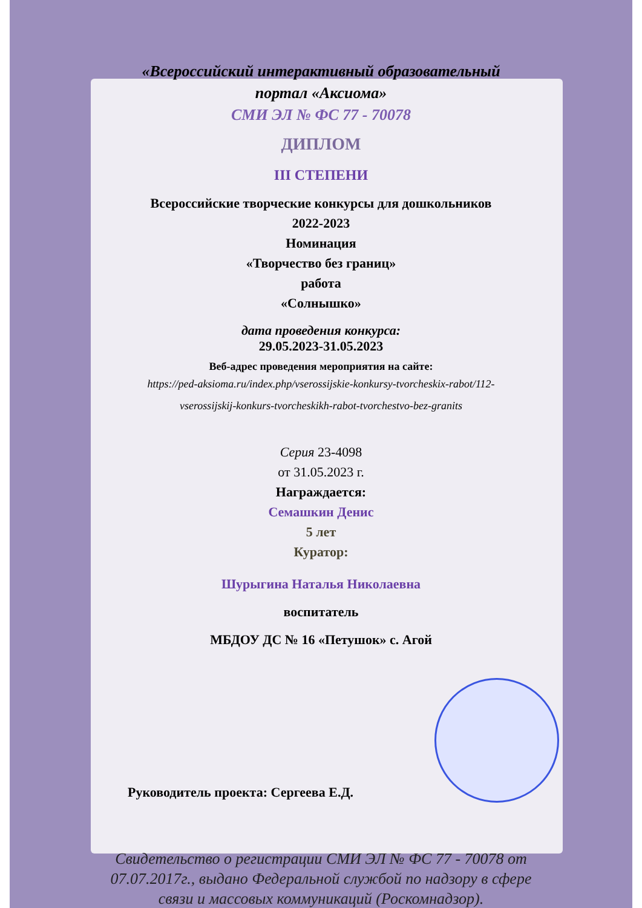«Всероссийский интерактивный образовательный
портал «Аксиома»
СМИ ЭЛ № ФС 77 - 70078
ДИПЛОМ
III СТЕПЕНИ
Всероссийские творческие конкурсы для дошкольников
2022-2023
Номинация
«Творчество без границ»
работа
«Солнышко»
дата проведения конкурса:
29.05.2023-31.05.2023
Веб-адрес проведения мероприятия на сайте:
https://ped-aksioma.ru/index.php/vserossijskie-konkursy-tvorcheskix-rabot/112-
vserossijskij-konkurs-tvorcheskikh-rabot-tvorchestvo-bez-granits
Серия 23-4098
от 31.05.2023 г.
Награждается:
Семашкин Денис
5 лет
Куратор:
Шурыгина Наталья Николаевна
воспитатель
МБДОУ ДС № 16 «Петушок» с. Агой
Руководитель проекта: Сергеева Е.Д.
Свидетельство о регистрации СМИ ЭЛ № ФС 77 - 70078 от
07.07.2017г., выдано Федеральной службой по надзору в сфере
связи и массовых коммуникаций (Роскомнадзор).